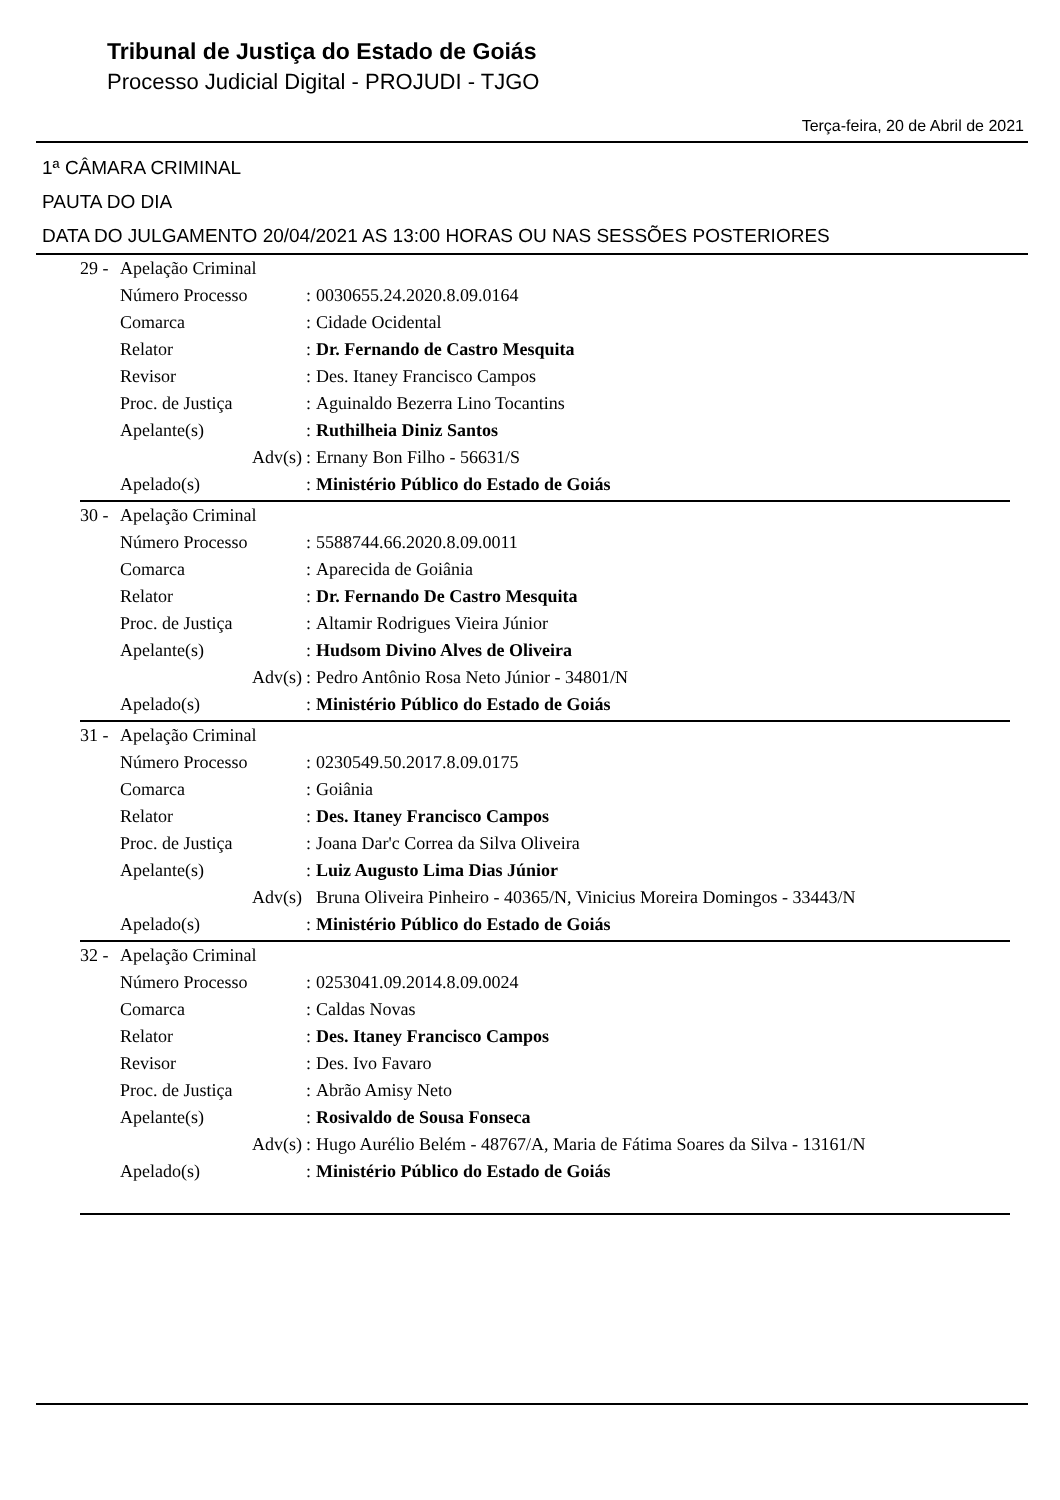Tribunal de Justiça do Estado de Goiás
Processo Judicial Digital - PROJUDI - TJGO
Terça-feira, 20 de Abril de 2021
1ª CÂMARA CRIMINAL
PAUTA DO DIA
DATA DO JULGAMENTO 20/04/2021 AS 13:00 HORAS OU NAS SESSÕES POSTERIORES
| 29 - | Apelação Criminal | | |
| | Número Processo | : | 0030655.24.2020.8.09.0164 |
| | Comarca | : | Cidade Ocidental |
| | Relator | : | Dr. Fernando de Castro Mesquita |
| | Revisor | : | Des. Itaney Francisco Campos |
| | Proc. de Justiça | : | Aguinaldo Bezerra Lino Tocantins |
| | Apelante(s) | : | Ruthilheia Diniz Santos |
| | Adv(s) | : | Ernany Bon Filho - 56631/S |
| | Apelado(s) | : | Ministério Público do Estado de Goiás |
| 30 - | Apelação Criminal | | |
| | Número Processo | : | 5588744.66.2020.8.09.0011 |
| | Comarca | : | Aparecida de Goiânia |
| | Relator | : | Dr. Fernando De Castro Mesquita |
| | Proc. de Justiça | : | Altamir Rodrigues Vieira Júnior |
| | Apelante(s) | : | Hudsom Divino Alves de Oliveira |
| | Adv(s) | : | Pedro Antônio Rosa Neto Júnior - 34801/N |
| | Apelado(s) | : | Ministério Público do Estado de Goiás |
| 31 - | Apelação Criminal | | |
| | Número Processo | : | 0230549.50.2017.8.09.0175 |
| | Comarca | : | Goiânia |
| | Relator | : | Des. Itaney Francisco Campos |
| | Proc. de Justiça | : | Joana Dar'c Correa da Silva Oliveira |
| | Apelante(s) | : | Luiz Augusto Lima Dias Júnior |
| | Adv(s) | | Bruna Oliveira Pinheiro - 40365/N, Vinicius Moreira Domingos - 33443/N |
| | Apelado(s) | : | Ministério Público do Estado de Goiás |
| 32 - | Apelação Criminal | | |
| | Número Processo | : | 0253041.09.2014.8.09.0024 |
| | Comarca | : | Caldas Novas |
| | Relator | : | Des. Itaney Francisco Campos |
| | Revisor | : | Des. Ivo Favaro |
| | Proc. de Justiça | : | Abrão Amisy Neto |
| | Apelante(s) | : | Rosivaldo de Sousa Fonseca |
| | Adv(s) | : | Hugo Aurélio Belém - 48767/A, Maria de Fátima Soares da Silva - 13161/N |
| | Apelado(s) | : | Ministério Público do Estado de Goiás |